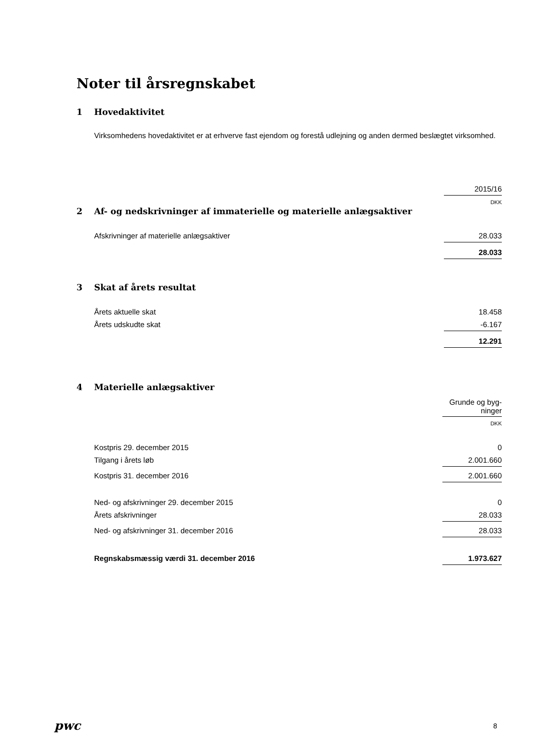Noter til årsregnskabet
1 Hovedaktivitet
Virksomhedens hovedaktivitet er at erhverve fast ejendom og forestå udlejning og anden dermed beslægtet virksomhed.
| | 2015/16 |
| | DKK |
2 Af- og nedskrivninger af immaterielle og materielle anlægsaktiver
| Afskrivninger af materielle anlægsaktiver | 28.033 |
| | 28.033 |
3 Skat af årets resultat
| Årets aktuelle skat | 18.458 |
| Årets udskudte skat | -6.167 |
| | 12.291 |
4 Materielle anlægsaktiver
| | Grunde og byg- ninger |
| | DKK |
| Kostpris 29. december 2015 | 0 |
| Tilgang i årets løb | 2.001.660 |
| Kostpris 31. december 2016 | 2.001.660 |
| Ned- og afskrivninger 29. december 2015 | 0 |
| Årets afskrivninger | 28.033 |
| Ned- og afskrivninger 31. december 2016 | 28.033 |
| Regnskabsmæssig værdi 31. december 2016 | 1.973.627 |
pwc 8